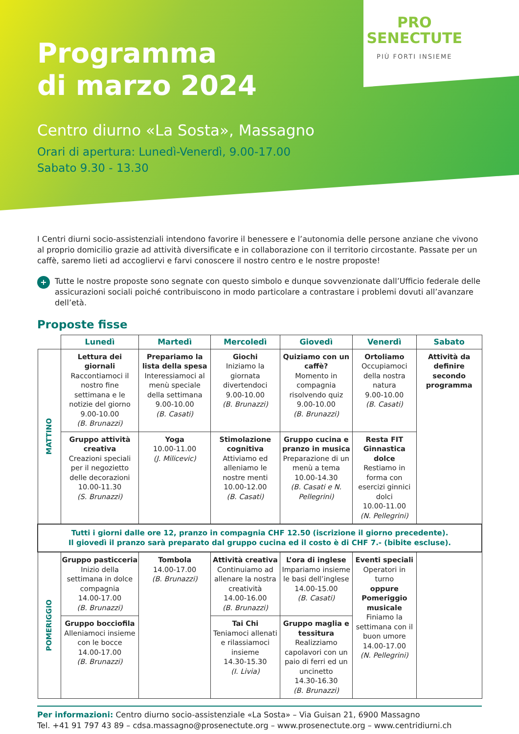Programma
di marzo 2024
PRO
SENECTUTE
PIÙ FORTI INSIEME
Centro diurno «La Sosta», Massagno
Orari di apertura: Lunedì-Venerdì, 9.00-17.00
Sabato 9.30 - 13.30
I Centri diurni socio-assistenziali intendono favorire il benessere e l’autonomia delle persone anziane che vivono al proprio domicilio grazie ad attività diversificate e in collaborazione con il territorio circostante. Passate per un caffè, saremo lieti ad accogliervi e farvi conoscere il nostro centro e le nostre proposte!
+
Tutte le nostre proposte sono segnate con questo simbolo e dunque sovvenzionate dall’Ufficio federale delle assicurazioni sociali poiché contribuiscono in modo particolare a contrastare i problemi dovuti all’avanzare dell’età.
Proposte fisse
| | Lunedì | Martedì | Mercoledì | Giovedì | Venerdì | Sabato |
| MATTINO | Lettura dei giornali Raccontiamoci il nostro fine settimana e le notizie del giorno 9.00-10.00 (B. Brunazzi) | Prepariamo la lista della spesa Interessiamoci al menù speciale della settimana 9.00-10.00 (B. Casati) | Giochi Iniziamo la giornata divertendoci 9.00-10.00 (B. Brunazzi) | Quiziamo con un caffè? Momento in compagnia risolvendo quiz 9.00-10.00 (B. Brunazzi) | Ortoliamo Occupiamoci della nostra natura 9.00-10.00 (B. Casati) | Attività da definire secondo programma |
| | Gruppo attività creativa Creazioni speciali per il negozietto delle decorazioni 10.00-11.30 (S. Brunazzi) | Yoga 10.00-11.00 (J. Milicevic) | Stimolazione cognitiva Attiviamo ed alleniamo le nostre menti 10.00-12.00 (B. Casati) | Gruppo cucina e pranzo in musica Preparazione di un menù a tema 10.00-14.30 (B. Casati e N. Pellegrini) | Resta FIT Ginnastica dolce Restiamo in forma con esercizi ginnici dolci 10.00-11.00 (N. Pellegrini) | |
| Tutti i giorni dalle ore 12, pranzo in compagnia CHF 12.50 (iscrizione il giorno precedente). Il giovedì il pranzo sarà preparato dal gruppo cucina ed il costo è di CHF 7.- (bibite escluse). | | | | | | |
| POMERIGGIO | Gruppo pasticceria Inizio della settimana in dolce compagnia 14.00-17.00 (B. Brunazzi) | Tombola 14.00-17.00 (B. Brunazzi) | Attività creativa Continuiamo ad allenare la nostra creatività 14.00-16.00 (B. Brunazzi) | L’ora di inglese Impariamo insieme le basi dell’inglese 14.00-15.00 (B. Casati) | Eventi speciali Operatori in turno oppure Pomeriggio musicale Finiamo la settimana con il buon umore 14.00-17.00 (N. Pellegrini) | |
| | Gruppo bocciofila Alleniamoci insieme con le bocce 14.00-17.00 (B. Brunazzi) | | Tai Chi Teniamoci allenati e rilassiamoci insieme 14.30-15.30 (I. Livia) | Gruppo maglia e tessitura Realizziamo capolavori con un paio di ferri ed un uncinetto 14.30-16.30 (B. Brunazzi) | | |
Per informazioni: Centro diurno socio-assistenziale «La Sosta» – Via Guisan 21, 6900 Massagno
Tel. +41 91 797 43 89 – cdsa.massagno@prosenectute.org – www.prosenectute.org – www.centridiurni.ch